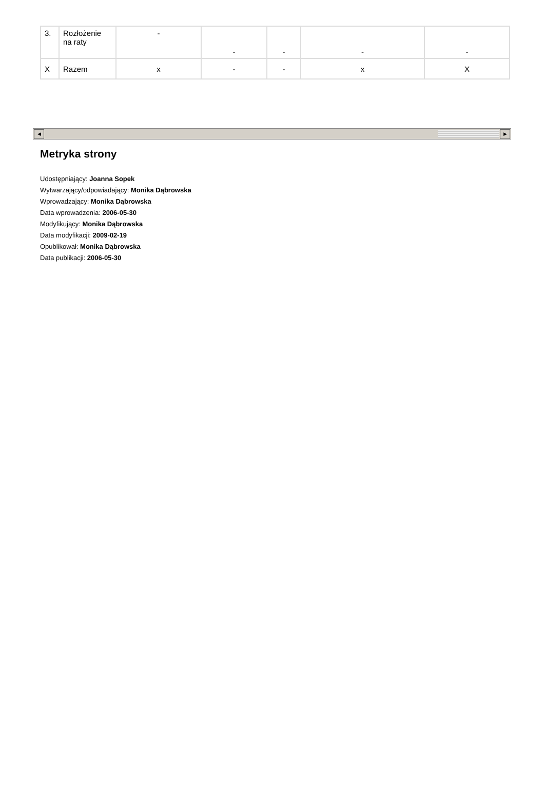| 3. | Rozłożenie na raty | - | - | - | - | - |
| X | Razem | x | - | - | x | X |
◀ ▶
Metryka strony
Udostępniający: Joanna Sopek
Wytwarzający/odpowiadający: Monika Dąbrowska
Wprowadzający: Monika Dąbrowska
Data wprowadzenia: 2006-05-30
Modyfikujący: Monika Dąbrowska
Data modyfikacji: 2009-02-19
Opublikował: Monika Dąbrowska
Data publikacji: 2006-05-30